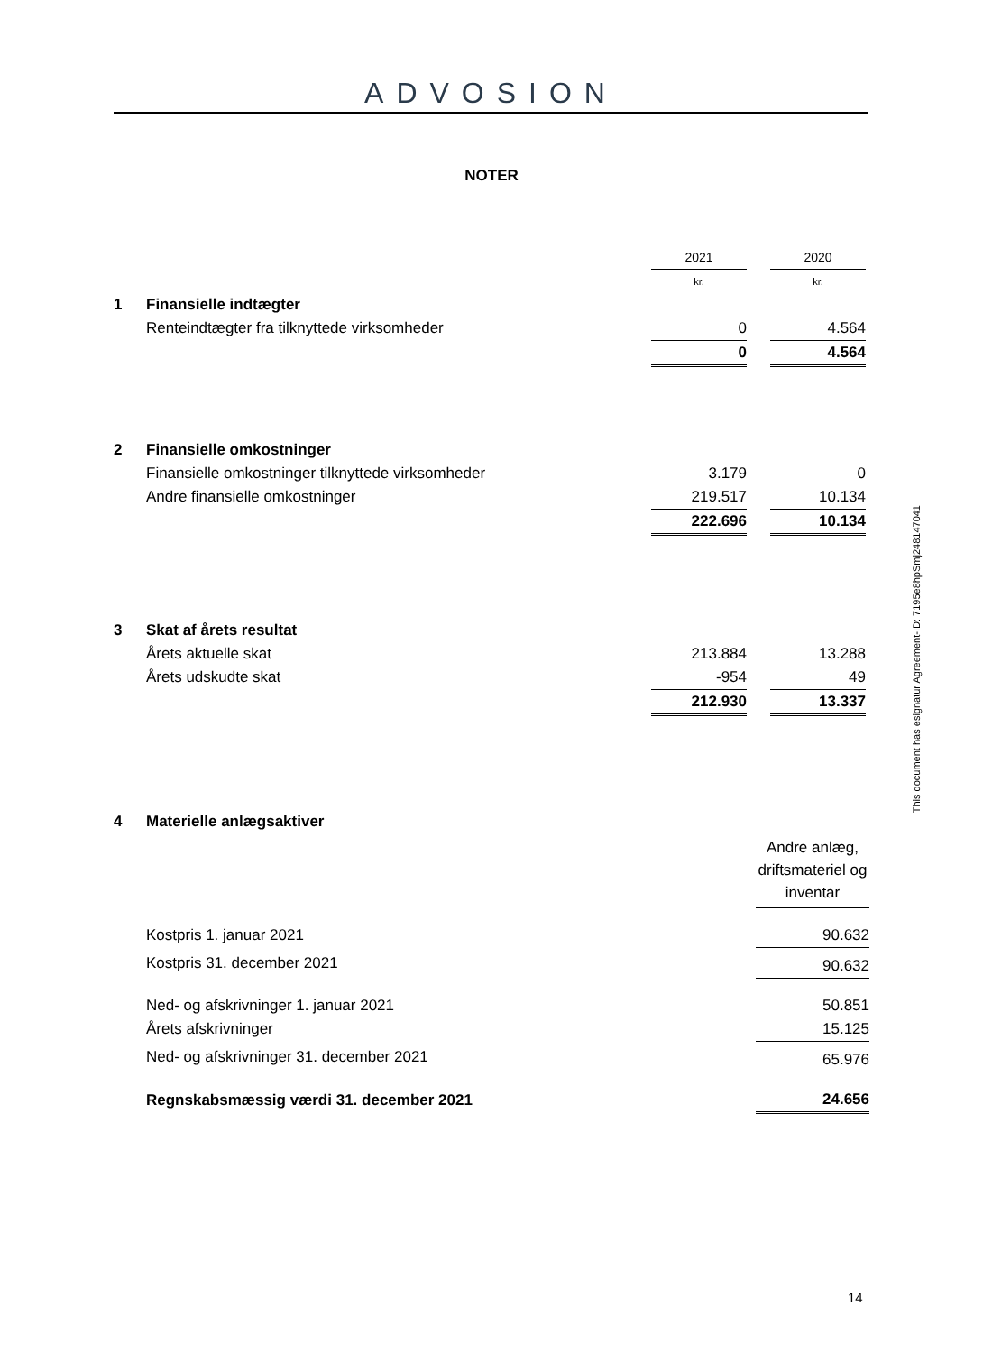ADVOSION
NOTER
| | | 2021 | | 2020 |
| | | kr. | | kr. |
| 1 | Finansielle indtægter | | | |
| | Renteindtægter fra tilknyttede virksomheder | 0 | | 4.564 |
| | | 0 | | 4.564 |
| 2 | Finansielle omkostninger | | | |
| | Finansielle omkostninger tilknyttede virksomheder | 3.179 | | 0 |
| | Andre finansielle omkostninger | 219.517 | | 10.134 |
| | | 222.696 | | 10.134 |
| 3 | Skat af årets resultat | | | |
| | Årets aktuelle skat | 213.884 | | 13.288 |
| | Årets udskudte skat | -954 | | 49 |
| | | 212.930 | | 13.337 |
| 4 | Materielle anlægsaktiver | |
| | | Andre anlæg, driftsmateriel og inventar |
| | Kostpris 1. januar 2021 | 90.632 |
| | Kostpris 31. december 2021 | 90.632 |
| | Ned- og afskrivninger 1. januar 2021 | 50.851 |
| | Årets afskrivninger | 15.125 |
| | Ned- og afskrivninger 31. december 2021 | 65.976 |
| | Regnskabsmæssig værdi 31. december 2021 | 24.656 |
This document has esignatur Agreement-ID: 7195e8hpSmj248147041
14